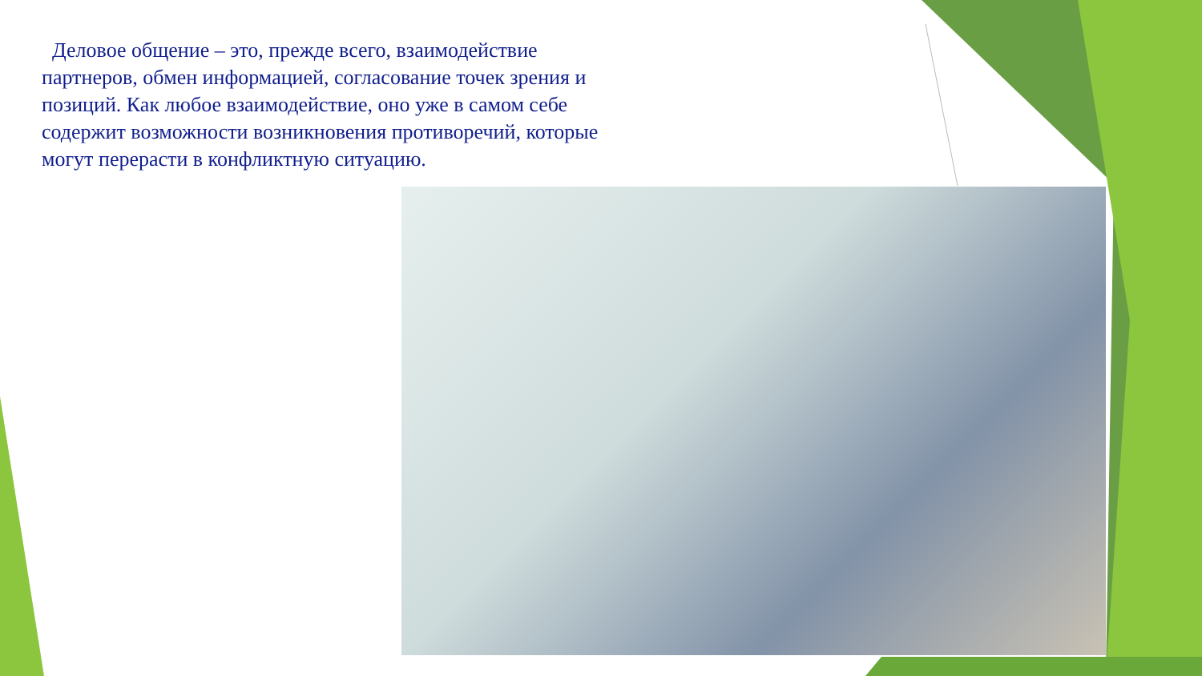Деловое общение – это, прежде всего, взаимодействие партнеров, обмен информацией, согласование точек зрения и позиций. Как любое взаимодействие, оно уже в самом себе содержит возможности возникновения противоречий, которые могут перерасти в конфликтную ситуацию.